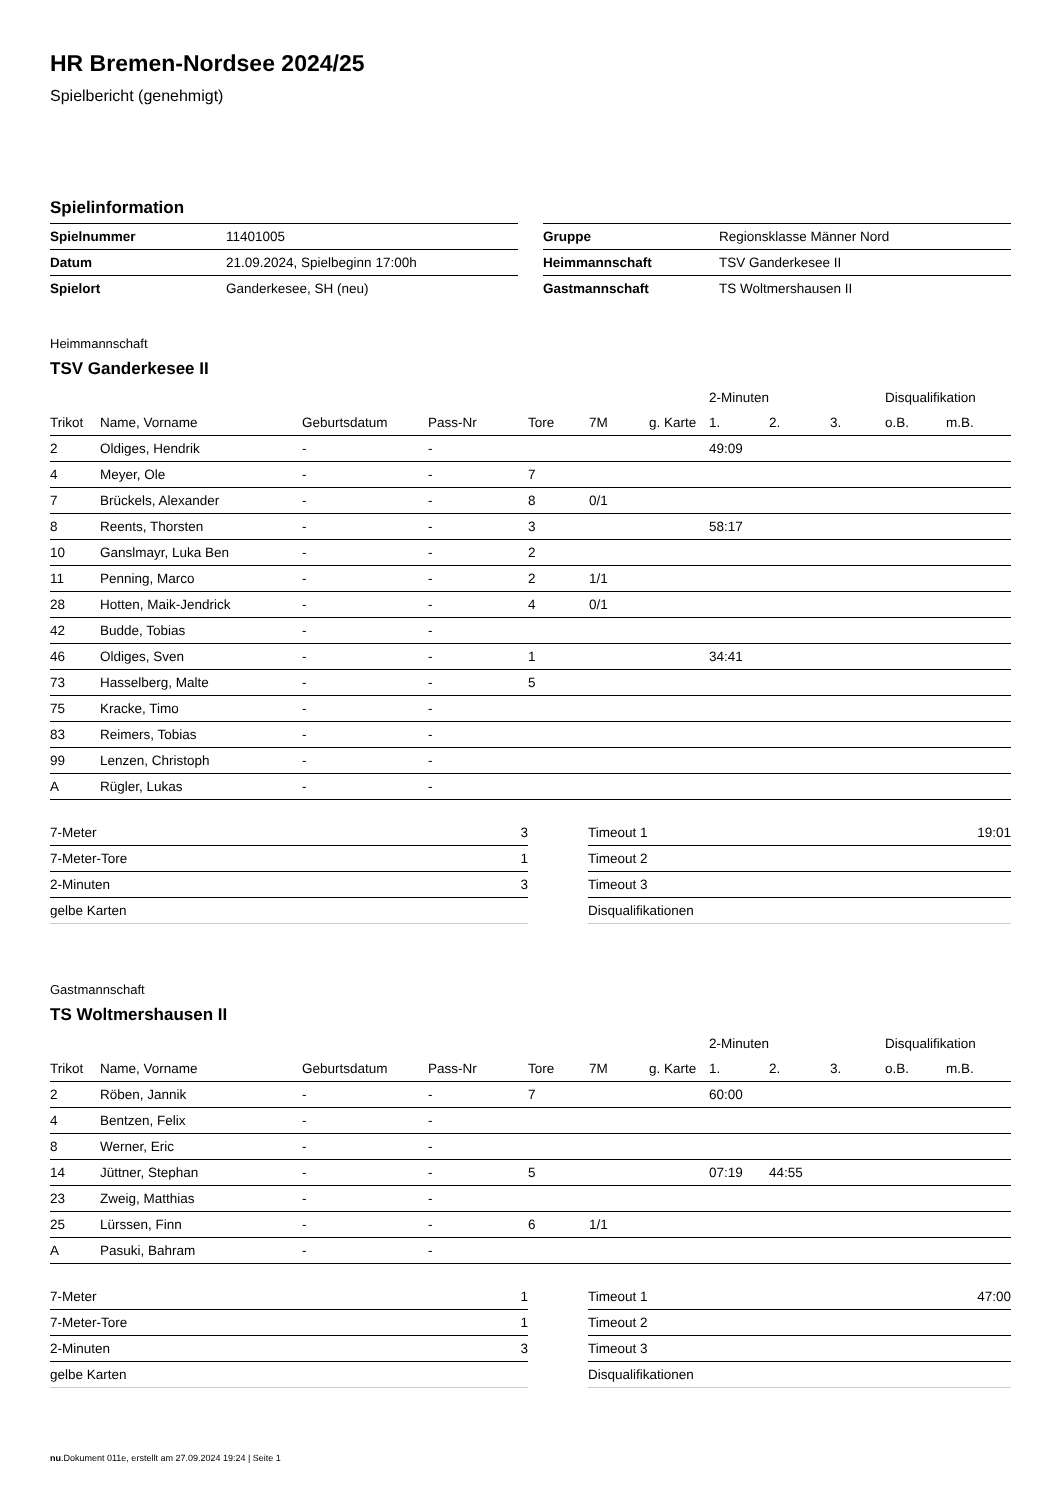HR Bremen-Nordsee 2024/25
Spielbericht (genehmigt)
Spielinformation
| Spielnummer | 11401005 |
| Datum | 21.09.2024, Spielbeginn 17:00h |
| Spielort | Ganderkesee, SH (neu) |
| Gruppe | Regionsklasse Männer Nord |
| Heimmannschaft | TSV Ganderkesee II |
| Gastmannschaft | TS Woltmershausen II |
Heimmannschaft
TSV Ganderkesee II
| | | | | | | | 2-Minuten | | | Disqualifikation | |
| --- | --- | --- | --- | --- | --- | --- | --- | --- | --- | --- | --- |
| Trikot | Name, Vorname | Geburtsdatum | Pass-Nr | Tore | 7M | g. Karte | 1. | 2. | 3. | o.B. | m.B. |
| 2 | Oldiges, Hendrik | - | - | | | | 49:09 | | | | |
| 4 | Meyer, Ole | - | - | 7 | | | | | | | |
| 7 | Brückels, Alexander | - | - | 8 | 0/1 | | | | | | |
| 8 | Reents, Thorsten | - | - | 3 | | | 58:17 | | | | |
| 10 | Ganslmayr, Luka Ben | - | - | 2 | | | | | | | |
| 11 | Penning, Marco | - | - | 2 | 1/1 | | | | | | |
| 28 | Hotten, Maik-Jendrick | - | - | 4 | 0/1 | | | | | | |
| 42 | Budde, Tobias | - | - | | | | | | | | |
| 46 | Oldiges, Sven | - | - | 1 | | | 34:41 | | | | |
| 73 | Hasselberg, Malte | - | - | 5 | | | | | | | |
| 75 | Kracke, Timo | - | - | | | | | | | | |
| 83 | Reimers, Tobias | - | - | | | | | | | | |
| 99 | Lenzen, Christoph | - | - | | | | | | | | |
| A | Rügler, Lukas | - | - | | | | | | | | |
| 7-Meter | 3 |
| 7-Meter-Tore | 1 |
| 2-Minuten | 3 |
| gelbe Karten | |
| Timeout 1 | 19:01 |
| Timeout 2 | |
| Timeout 3 | |
| Disqualifikationen | |
Gastmannschaft
TS Woltmershausen II
| | | | | | | | 2-Minuten | | | Disqualifikation | |
| --- | --- | --- | --- | --- | --- | --- | --- | --- | --- | --- | --- |
| Trikot | Name, Vorname | Geburtsdatum | Pass-Nr | Tore | 7M | g. Karte | 1. | 2. | 3. | o.B. | m.B. |
| 2 | Röben, Jannik | - | - | 7 | | | 60:00 | | | | |
| 4 | Bentzen, Felix | - | - | | | | | | | | |
| 8 | Werner, Eric | - | - | | | | | | | | |
| 14 | Jüttner, Stephan | - | - | 5 | | | 07:19 | 44:55 | | | |
| 23 | Zweig, Matthias | - | - | | | | | | | | |
| 25 | Lürssen, Finn | - | - | 6 | 1/1 | | | | | | |
| A | Pasuki, Bahram | - | - | | | | | | | | |
| 7-Meter | 1 |
| 7-Meter-Tore | 1 |
| 2-Minuten | 3 |
| gelbe Karten | |
| Timeout 1 | 47:00 |
| Timeout 2 | |
| Timeout 3 | |
| Disqualifikationen | |
nu.Dokument 011e, erstellt am 27.09.2024 19:24 | Seite 1